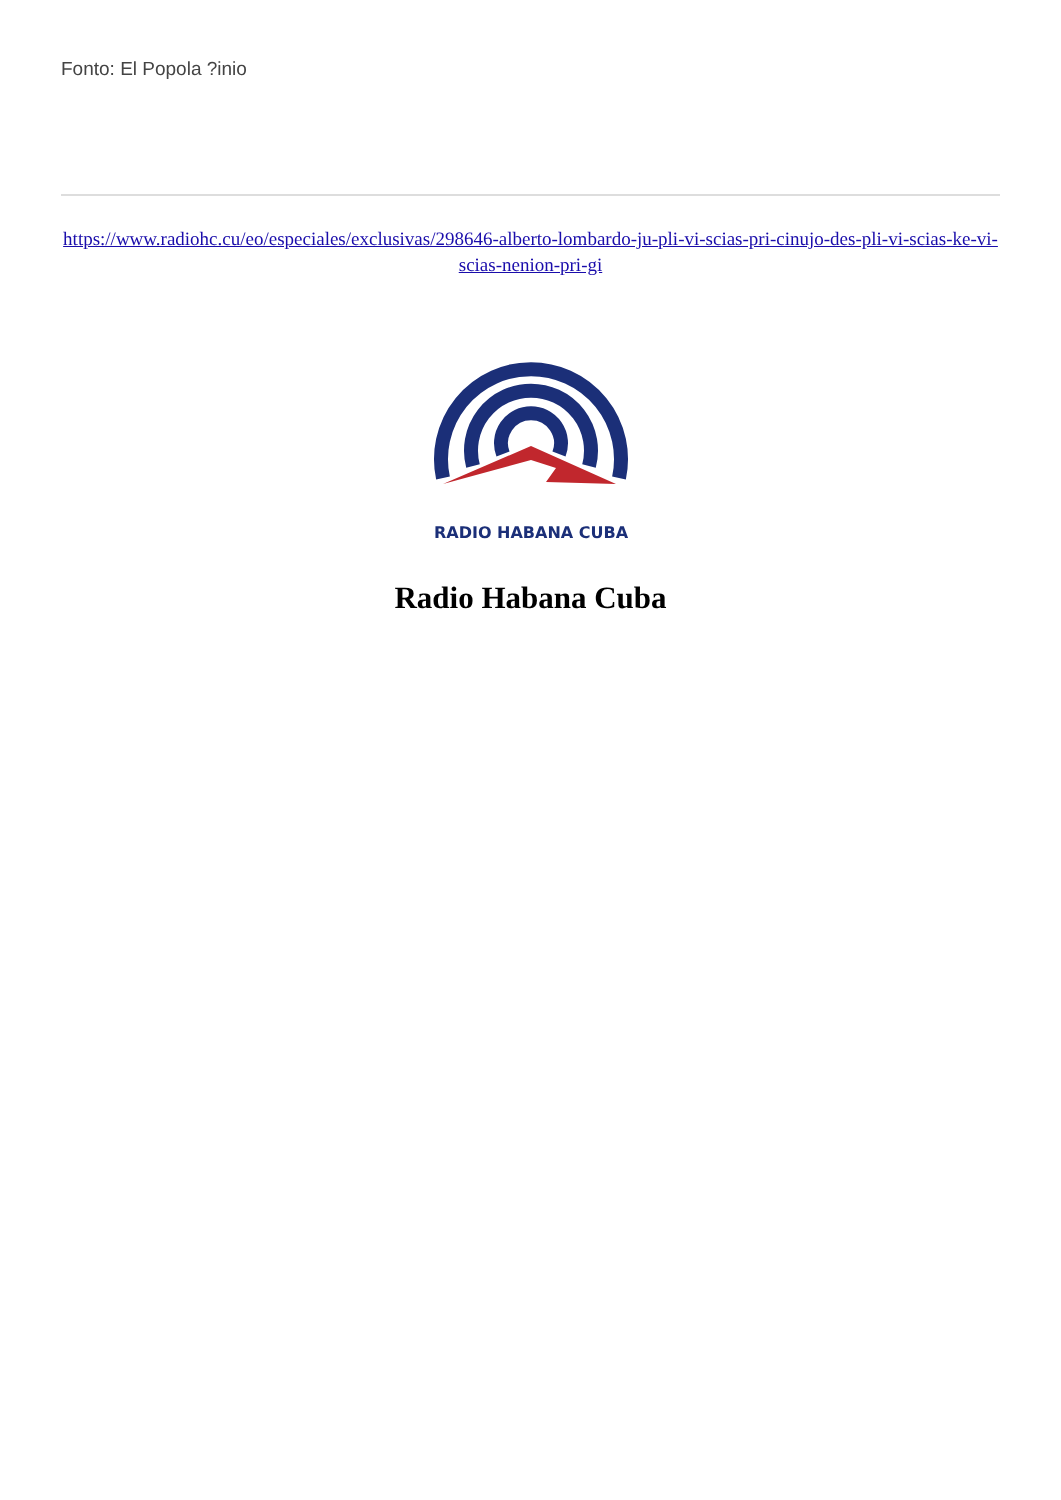Fonto: El Popola ?inio
https://www.radiohc.cu/eo/especiales/exclusivas/298646-alberto-lombardo-ju-pli-vi-scias-pri-cinujo-des-pli-vi-scias-ke-vi-scias-nenion-pri-gi
RADIO HABANA CUBA
Radio Habana Cuba